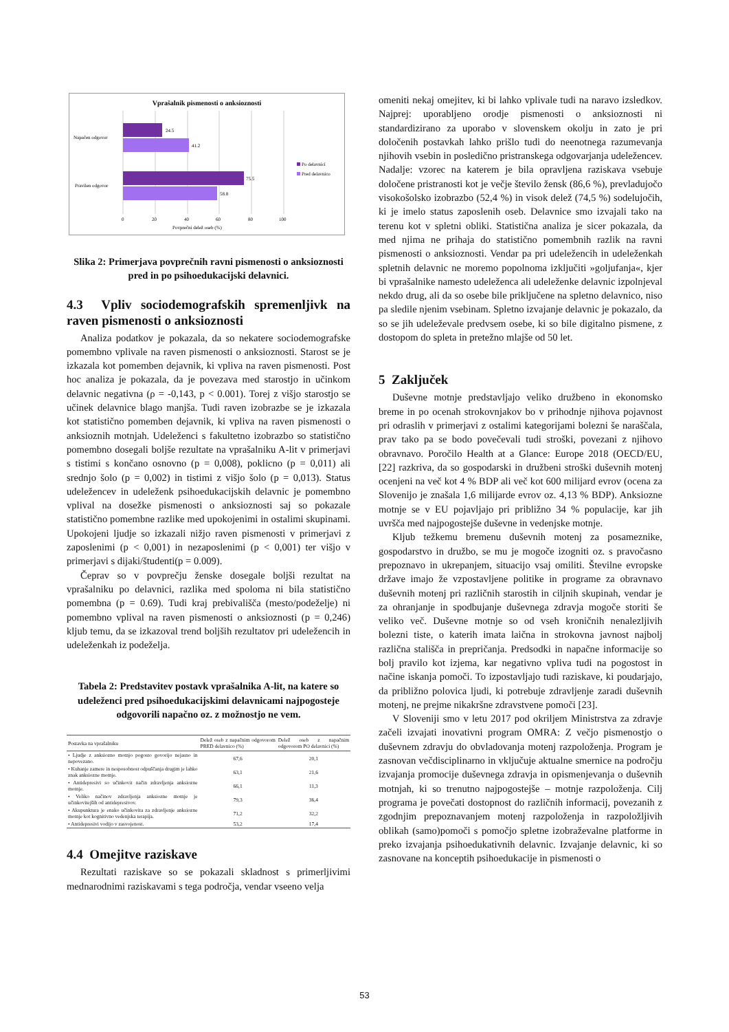Vprašalnik pismenosti o anksioznosti
24.5
41.2
75.5
58.8
Napačen odgovor
Pravilen odgovor
Po delavnici
Pred delavnico
0
20
40
60
80
100
Povprečni delež oseb (%)
Slika 2: Primerjava povprečnih ravni pismenosti o anksioznosti pred in po psihoedukacijski delavnici.
4.3 Vpliv sociodemografskih spremenljivk na raven pismenosti o anksioznosti
Analiza podatkov je pokazala, da so nekatere sociodemografske pomembno vplivale na raven pismenosti o anksioznosti. Starost se je izkazala kot pomemben dejavnik, ki vpliva na raven pismenosti. Post hoc analiza je pokazala, da je povezava med starostjo in učinkom delavnic negativna (ρ = -0,143, p < 0.001). Torej z višjo starostjo se učinek delavnice blago manjša. Tudi raven izobrazbe se je izkazala kot statistično pomemben dejavnik, ki vpliva na raven pismenosti o anksioznih motnjah. Udeleženci s fakultetno izobrazbo so statistično pomembno dosegali boljše rezultate na vprašalniku A-lit v primerjavi s tistimi s končano osnovno (p = 0,008), poklicno (p = 0,011) ali srednjo šolo (p = 0,002) in tistimi z višjo šolo (p = 0,013). Status udeležencev in udeleženk psihoedukacijskih delavnic je pomembno vplival na dosežke pismenosti o anksioznosti saj so pokazale statistično pomembne razlike med upokojenimi in ostalimi skupinami. Upokojeni ljudje so izkazali nižjo raven pismenosti v primerjavi z zaposlenimi (p < 0,001) in nezaposlenimi (p < 0,001) ter višjo v primerjavi s dijaki/študenti(p = 0.009).
Čeprav so v povprečju ženske dosegale boljši rezultat na vprašalniku po delavnici, razlika med spoloma ni bila statistično pomembna (p = 0.69). Tudi kraj prebivališča (mesto/podeželje) ni pomembno vplival na raven pismenosti o anksioznosti (p = 0,246) kljub temu, da se izkazoval trend boljših rezultatov pri udeležencih in udeleženkah iz podeželja.
Tabela 2: Predstavitev postavk vprašalnika A-lit, na katere so udeleženci pred psihoedukacijskimi delavnicami najpogosteje odgovorili napačno oz. z možnostjo ne vem.
| Postavka na vprašalniku | Delež oseb z napačnim odgovorom PRED delavnico (%) | Delež oseb z napačnim odgovorom PO delavnici (%) |
| --- | --- | --- |
| • Ljudje z anksiozno motnjo pogosto govorijo nejasno in nepovezano. | 67,6 | 20,1 |
| • Kuhanje zamere in nesposobnost odpuščanja drugim je lahko znak anksiozne motnje. | 63,1 | 21,6 |
| • Antidepresivi so učinkovit način zdravljenja anksiozne motnje. | 66,1 | 11,3 |
| • Veliko načinov zdravljenja anksiozne motnje je učinkovitejših od antidepresivov. | 79,3 | 36,4 |
| • Akupunktura je enako učinkovita za zdravljenje anksiozne motnje kot kognitivno vedenjska terapija. | 71,2 | 32,2 |
| • Antidepresivi vodijo v zasvojenost. | 53,2 | 17,4 |
4.4 Omejitve raziskave
Rezultati raziskave so se pokazali skladnost s primerljivimi mednarodnimi raziskavami s tega področja, vendar vseeno velja
omeniti nekaj omejitev, ki bi lahko vplivale tudi na naravo izsledkov. Najprej: uporabljeno orodje pismenosti o anksioznosti ni standardizirano za uporabo v slovenskem okolju in zato je pri določenih postavkah lahko prišlo tudi do neenotnega razumevanja njihovih vsebin in posledično pristranskega odgovarjanja udeležencev. Nadalje: vzorec na katerem je bila opravljena raziskava vsebuje določene pristranosti kot je večje število žensk (86,6 %), prevladujočo visokošolsko izobrazbo (52,4 %) in visok delež (74,5 %) sodelujočih, ki je imelo status zaposlenih oseb. Delavnice smo izvajali tako na terenu kot v spletni obliki. Statistična analiza je sicer pokazala, da med njima ne prihaja do statistično pomembnih razlik na ravni pismenosti o anksioznosti. Vendar pa pri udeležencih in udeleženkah spletnih delavnic ne moremo popolnoma izključiti »goljufanja«, kjer bi vprašalnike namesto udeleženca ali udeleženke delavnic izpolnjeval nekdo drug, ali da so osebe bile priključene na spletno delavnico, niso pa sledile njenim vsebinam. Spletno izvajanje delavnic je pokazalo, da so se jih udeleževale predvsem osebe, ki so bile digitalno pismene, z dostopom do spleta in pretežno mlajše od 50 let.
5 Zaključek
Duševne motnje predstavljajo veliko družbeno in ekonomsko breme in po ocenah strokovnjakov bo v prihodnje njihova pojavnost pri odraslih v primerjavi z ostalimi kategorijami bolezni še naraščala, prav tako pa se bodo povečevali tudi stroški, povezani z njihovo obravnavo. Poročilo Health at a Glance: Europe 2018 (OECD/EU, [22] razkriva, da so gospodarski in družbeni stroški duševnih motenj ocenjeni na več kot 4 % BDP ali več kot 600 milijard evrov (ocena za Slovenijo je znašala 1,6 milijarde evrov oz. 4,13 % BDP). Anksiozne motnje se v EU pojavljajo pri približno 34 % populacije, kar jih uvršča med najpogostejše duševne in vedenjske motnje.
Kljub težkemu bremenu duševnih motenj za posameznike, gospodarstvo in družbo, se mu je mogoče izogniti oz. s pravočasno prepoznavo in ukrepanjem, situacijo vsaj omiliti. Številne evropske države imajo že vzpostavljene politike in programe za obravnavo duševnih motenj pri različnih starostih in ciljnih skupinah, vendar je za ohranjanje in spodbujanje duševnega zdravja mogoče storiti še veliko več. Duševne motnje so od vseh kroničnih nenalezljivih bolezni tiste, o katerih imata laična in strokovna javnost najbolj različna stališča in prepričanja. Predsodki in napačne informacije so bolj pravilo kot izjema, kar negativno vpliva tudi na pogostost in načine iskanja pomoči. To izpostavljajo tudi raziskave, ki poudarjajo, da približno polovica ljudi, ki potrebuje zdravljenje zaradi duševnih motenj, ne prejme nikakršne zdravstvene pomoči [23].
V Sloveniji smo v letu 2017 pod okriljem Ministrstva za zdravje začeli izvajati inovativni program OMRA: Z večjo pismenostjo o duševnem zdravju do obvladovanja motenj razpoloženja. Program je zasnovan večdisciplinarno in vključuje aktualne smernice na področju izvajanja promocije duševnega zdravja in opismenjevanja o duševnih motnjah, ki so trenutno najpogostejše – motnje razpoloženja. Cilj programa je povečati dostopnost do različnih informacij, povezanih z zgodnjim prepoznavanjem motenj razpoloženja in razpoložljivih oblikah (samo)pomoči s pomočjo spletne izobraževalne platforme in preko izvajanja psihoedukativnih delavnic. Izvajanje delavnic, ki so zasnovane na konceptih psihoedukacije in pismenosti o
53